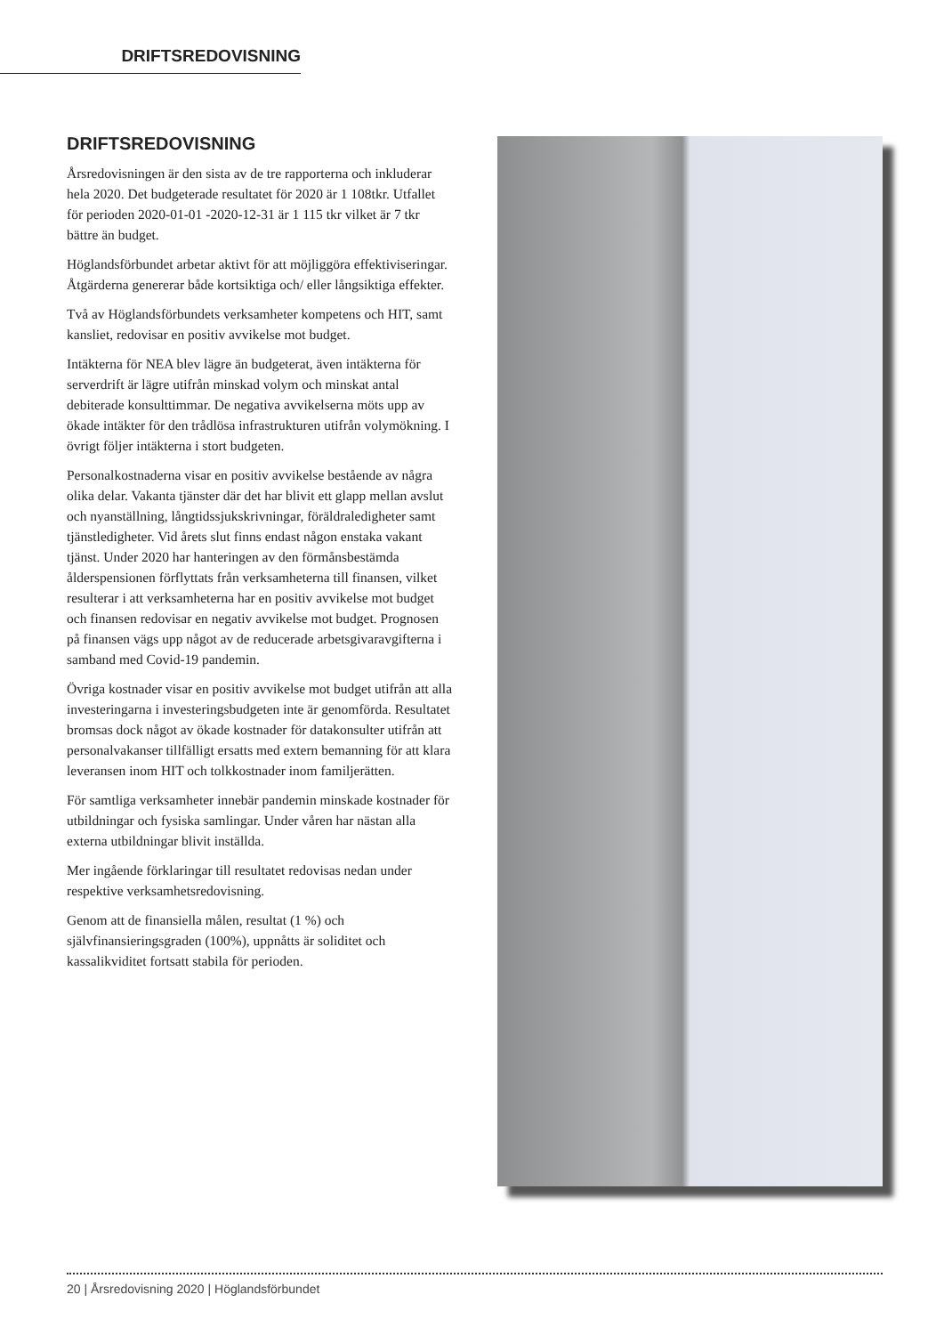DRIFTSREDOVISNING
DRIFTSREDOVISNING
Årsredovisningen är den sista av de tre rapporterna och inkluderar hela 2020. Det budgeterade resultatet för 2020 är 1 108tkr. Utfallet för perioden 2020-01-01 -2020-12-31 är 1 115 tkr vilket är 7 tkr bättre än budget.
Höglandsförbundet arbetar aktivt för att möjliggöra effektiviseringar. Åtgärderna genererar både kortsiktiga och/ eller långsiktiga effekter.
Två av Höglandsförbundets verksamheter kompetens och HIT, samt kansliet, redovisar en positiv avvikelse mot budget.
Intäkterna för NEA blev lägre än budgeterat, även intäkterna för serverdrift är lägre utifrån minskad volym och minskat antal debiterade konsulttimmar. De negativa avvikelserna möts upp av ökade intäkter för den trådlösa infrastrukturen utifrån volymökning. I övrigt följer intäkterna i stort budgeten.
Personalkostnaderna visar en positiv avvikelse bestående av några olika delar. Vakanta tjänster där det har blivit ett glapp mellan avslut och nyanställning, långtidssjukskrivningar, föräldraledigheter samt tjänstledigheter. Vid årets slut finns endast någon enstaka vakant tjänst. Under 2020 har hanteringen av den förmånsbestämda ålderspensionen förflyttats från verksamheterna till finansen, vilket resulterar i att verksamheterna har en positiv avvikelse mot budget och finansen redovisar en negativ avvikelse mot budget. Prognosen på finansen vägs upp något av de reducerade arbetsgivaravgifterna i samband med Covid-19 pandemin.
Övriga kostnader visar en positiv avvikelse mot budget utifrån att alla investeringarna i investeringsbudgeten inte är genomförda. Resultatet bromsas dock något av ökade kostnader för datakonsulter utifrån att personalvakanser tillfälligt ersatts med extern bemanning för att klara leveransen inom HIT och tolkkostnader inom familjerätten.
För samtliga verksamheter innebär pandemin minskade kostnader för utbildningar och fysiska samlingar. Under våren har nästan alla externa utbildningar blivit inställda.
Mer ingående förklaringar till resultatet redovisas nedan under respektive verksamhetsredovisning.
Genom att de finansiella målen, resultat (1 %) och självfinansieringsgraden (100%), uppnåtts är soliditet och kassalikviditet fortsatt stabila för perioden.
20 | Årsredovisning 2020 | Höglandsförbundet